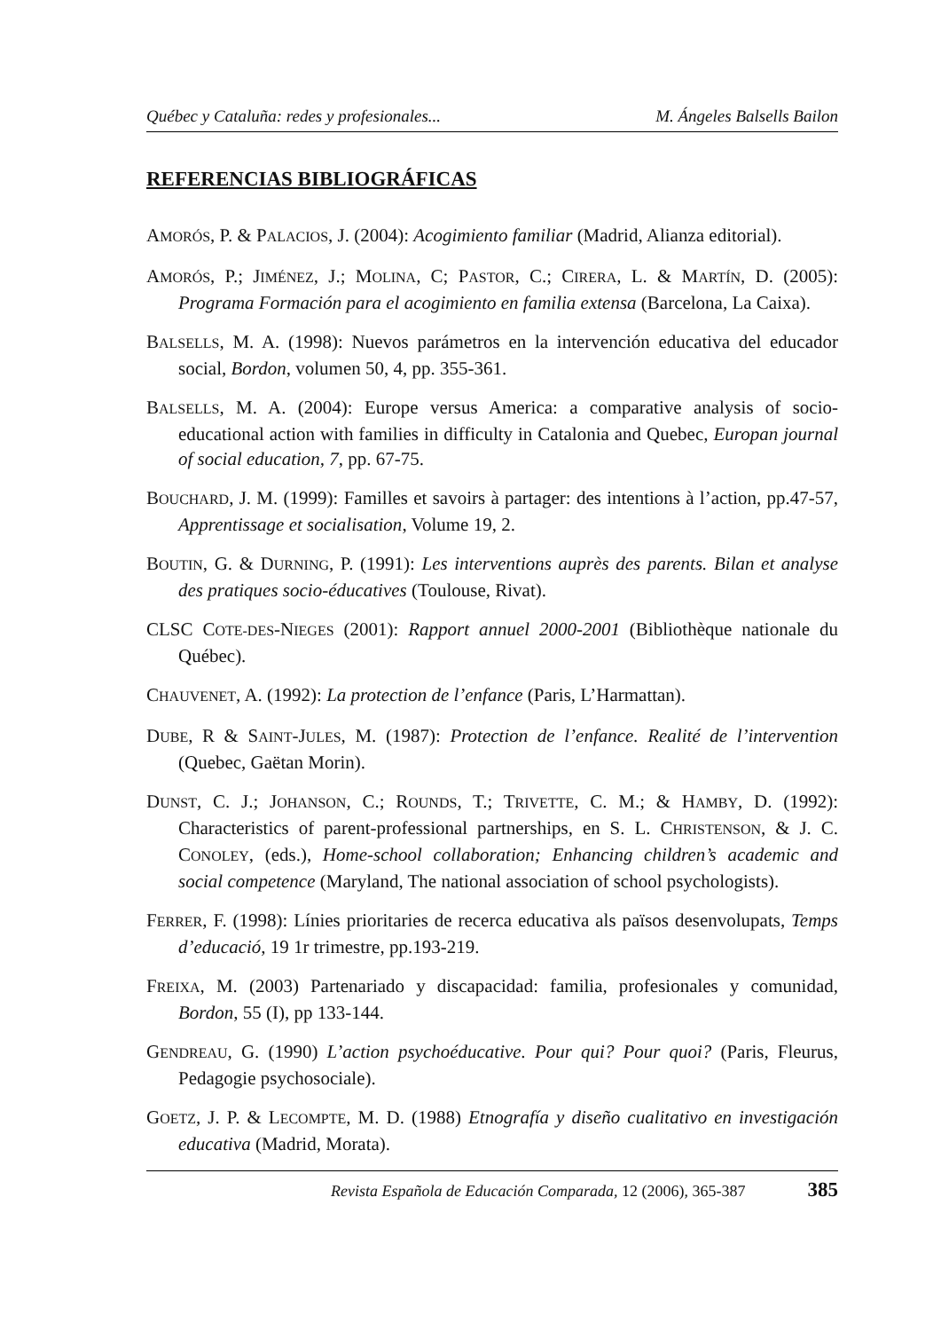Québec y Cataluña: redes y profesionales... M. Ángeles Balsells Bailon
REFERENCIAS BIBLIOGRÁFICAS
AMORÓS, P. & PALACIOS, J. (2004): Acogimiento familiar (Madrid, Alianza editorial).
AMORÓS, P.; JIMÉNEZ, J.; MOLINA, C; PASTOR, C.; CIRERA, L. & MARTÍN, D. (2005): Programa Formación para el acogimiento en familia extensa (Barcelona, La Caixa).
BALSELLS, M. A. (1998): Nuevos parámetros en la intervención educativa del educador social, Bordon, volumen 50, 4, pp. 355-361.
BALSELLS, M. A. (2004): Europe versus America: a comparative analysis of socio-educational action with families in difficulty in Catalonia and Quebec, Europan journal of social education, 7, pp. 67-75.
BOUCHARD, J. M. (1999): Familles et savoirs à partager: des intentions à l’action, pp.47-57, Apprentissage et socialisation, Volume 19, 2.
BOUTIN, G. & DURNING, P. (1991): Les interventions auprès des parents. Bilan et analyse des pratiques socio-éducatives (Toulouse, Rivat).
CLSC COTE-DES-NIEGES (2001): Rapport annuel 2000-2001 (Bibliothèque nationale du Québec).
CHAUVENET, A. (1992): La protection de l’enfance (Paris, L’Harmattan).
DUBE, R & SAINT-JULES, M. (1987): Protection de l’enfance. Realité de l’intervention (Quebec, Gaëtan Morin).
DUNST, C. J.; JOHANSON, C.; ROUNDS, T.; TRIVETTE, C. M.; & HAMBY, D. (1992): Characteristics of parent-professional partnerships, en S. L. CHRISTENSON, & J. C. CONOLEY, (eds.), Home-school collaboration; Enhancing children’s academic and social competence (Maryland, The national association of school psychologists).
FERRER, F. (1998): Línies prioritaries de recerca educativa als països desenvolupats, Temps d’educació, 19 1r trimestre, pp.193-219.
FREIXA, M. (2003) Partenariado y discapacidad: familia, profesionales y comunidad, Bordon, 55 (I), pp 133-144.
GENDREAU, G. (1990) L’action psychoéducative. Pour qui? Pour quoi? (Paris, Fleurus, Pedagogie psychosociale).
GOETZ, J. P. & LECOMPTE, M. D. (1988) Etnografía y diseño cualitativo en investigación educativa (Madrid, Morata).
Revista Española de Educación Comparada, 12 (2006), 365-387 385